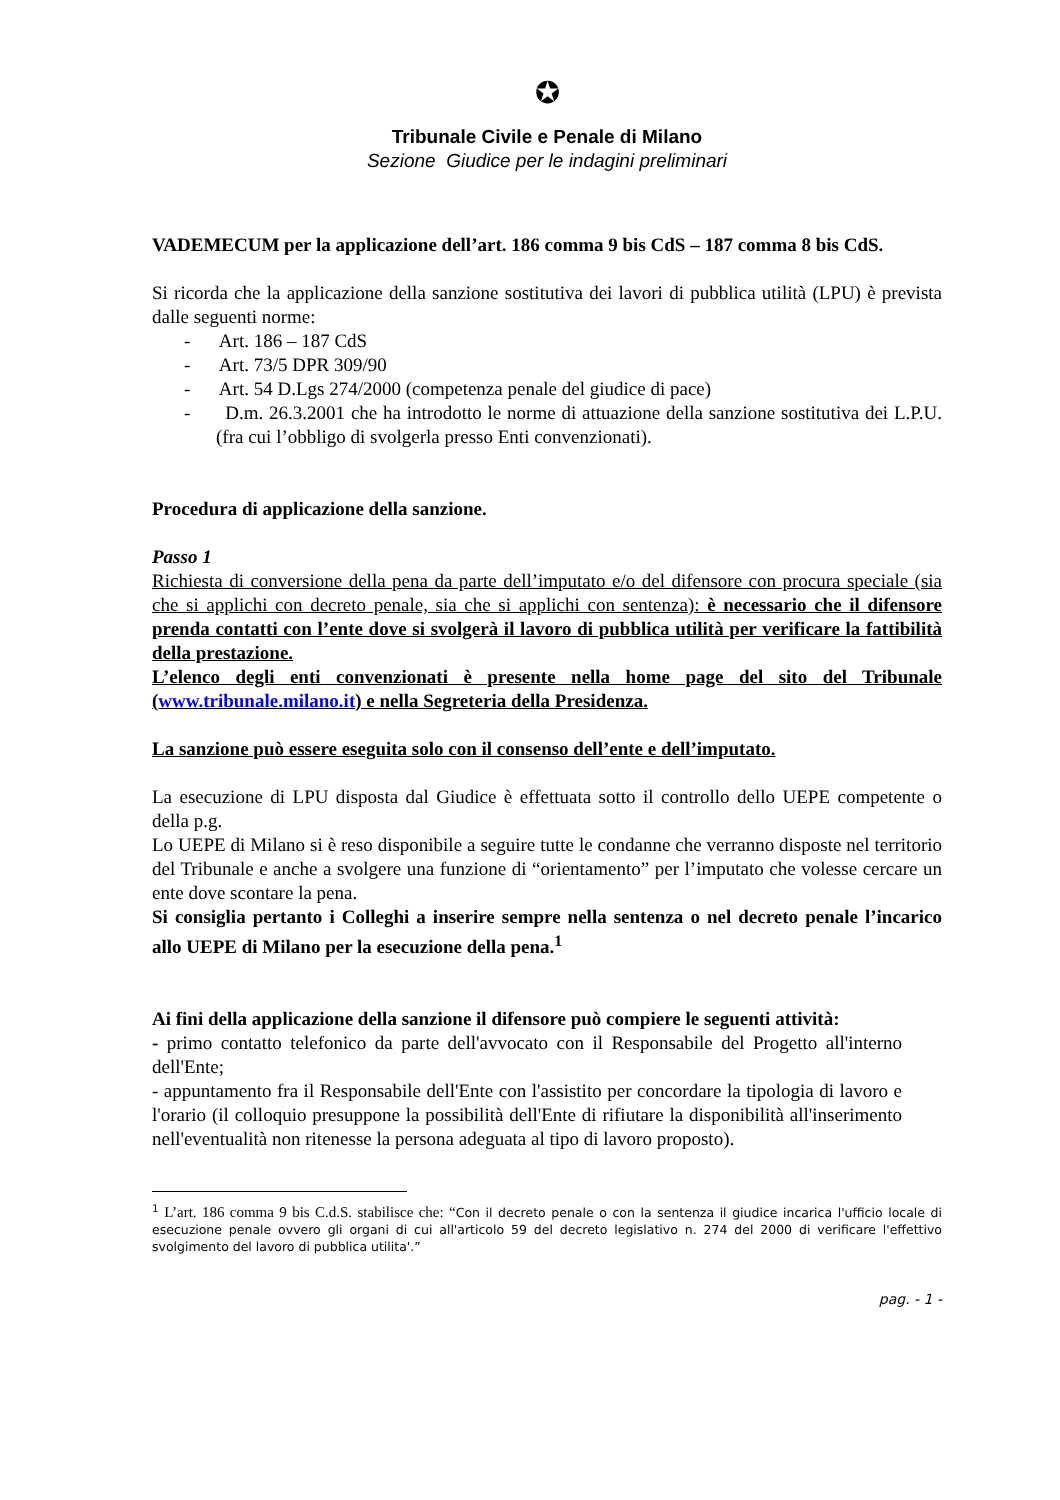✪
Tribunale Civile e Penale di Milano
Sezione Giudice per le indagini preliminari
VADEMECUM per la applicazione dell’art. 186 comma 9 bis CdS – 187 comma 8 bis CdS.
Si ricorda che la applicazione della sanzione sostitutiva dei lavori di pubblica utilità (LPU) è prevista dalle seguenti norme:
- Art. 186 – 187 CdS
- Art. 73/5 DPR 309/90
- Art. 54 D.Lgs 274/2000 (competenza penale del giudice di pace)
- D.m. 26.3.2001 che ha introdotto le norme di attuazione della sanzione sostitutiva dei L.P.U. (fra cui l’obbligo di svolgerla presso Enti convenzionati).
Procedura di applicazione della sanzione.
Passo 1
Richiesta di conversione della pena da parte dell’imputato e/o del difensore con procura speciale (sia che si applichi con decreto penale, sia che si applichi con sentenza): è necessario che il difensore prenda contatti con l’ente dove si svolgerà il lavoro di pubblica utilità per verificare la fattibilità della prestazione.
L’elenco degli enti convenzionati è presente nella home page del sito del Tribunale (www.tribunale.milano.it) e nella Segreteria della Presidenza.
La sanzione può essere eseguita solo con il consenso dell’ente e dell’imputato.
La esecuzione di LPU disposta dal Giudice è effettuata sotto il controllo dello UEPE competente o della p.g.
Lo UEPE di Milano si è reso disponibile a seguire tutte le condanne che verranno disposte nel territorio del Tribunale e anche a svolgere una funzione di “orientamento” per l’imputato che volesse cercare un ente dove scontare la pena.
Si consiglia pertanto i Colleghi a inserire sempre nella sentenza o nel decreto penale l’incarico allo UEPE di Milano per la esecuzione della pena.<sup>1</sup>
Ai fini della applicazione della sanzione il difensore può compiere le seguenti attività:
- primo contatto telefonico da parte dell'avvocato con il Responsabile del Progetto all'interno dell'Ente;
- appuntamento fra il Responsabile dell'Ente con l'assistito per concordare la tipologia di lavoro e l'orario (il colloquio presuppone la possibilità dell'Ente di rifiutare la disponibilità all'inserimento nell'eventualità non ritenesse la persona adeguata al tipo di lavoro proposto).
<sup>1</sup> L’art. 186 comma 9 bis C.d.S. stabilisce che: “Con il decreto penale o con la sentenza il giudice incarica l'ufficio locale di esecuzione penale ovvero gli organi di cui all'articolo 59 del decreto legislativo n. 274 del 2000 di verificare l'effettivo svolgimento del lavoro di pubblica utilita'.”
pag. - 1 -